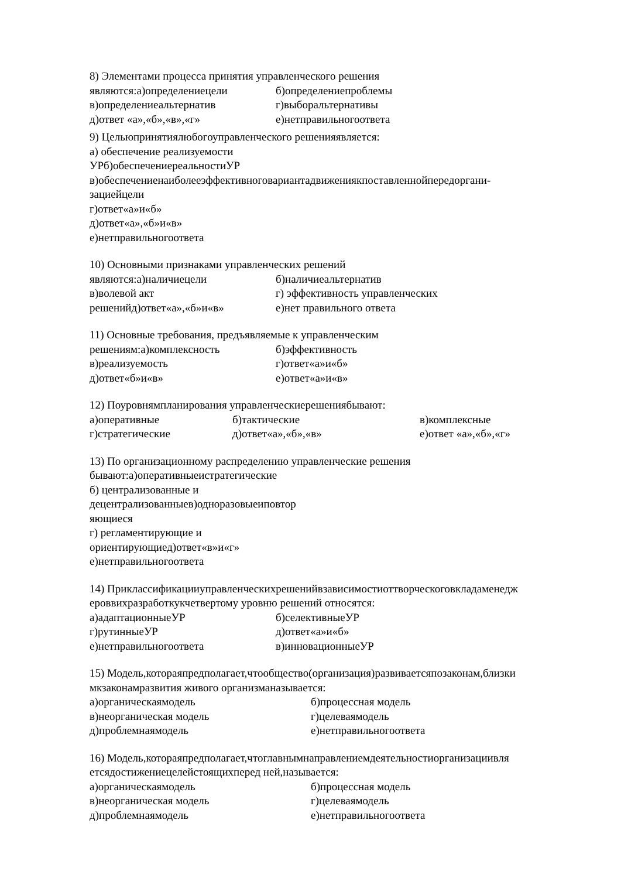8) Элементами процесса принятия управленческого решения
являются:а)определениецели б)определениепроблемы
в)определениеальтернатив г)выборальтернативы
д)ответ «а»,«б»,«в»,«г» е)нетправильногоответа
9) Цельюпринятиялюбогоуправленческого решенияявляется:
а) обеспечение реализуемости
УРб)обеспечениереальностиУР
в)обеспечениенаиболееэффективноговариантадвижениякпоставленнойпередоргани-
зациейцели
г)ответ«а»и«б»
д)ответ«а»,«б»и«в»
е)нетправильногоответа
10) Основными признаками управленческих решений
являются:а)наличиецели б)наличиеальтернатив
в)волевой акт г) эффективность управленческих
решенийд)ответ«а»,«б»и«в» е)нет правильного ответа
11) Основные требования, предъявляемые к управленческим
решениям:а)комплексность б)эффективность
в)реализуемость г)ответ«а»и«б»
д)ответ«б»и«в» е)ответ«а»и«в»
12) Поуровнямпланирования управленческиерешениябывают:
а)оперативные б)тактические в)комплексные
г)стратегические д)ответ«а»,«б»,«в» е)ответ «а»,«б»,«г»
13) По организационному распределению управленческие решения
бывают:а)оперативныеистратегические
б) централизованные и
децентрализованныев)одноразовыеиповтор
яющиеся
г) регламентирующие и
ориентирующиед)ответ«в»и«г»
е)нетправильногоответа
14) Приклассификацииуправленческихрешенийвзависимостиоттворческоговкладаменедж
ероввихразработкукчетвертому уровню решений относятся:
а)адаптационныеУР б)селективныеУР
г)рутинныеУР д)ответ«а»и«б»
е)нетправильногоответа в)инновационныеУР
15) Модель,котораяпредполагает,чтообщество(организация)развиваетсяпозаконам,близки
мкзаконамразвития живого организманазывается:
а)органическаямодель б)процессная модель
в)неорганическая модель г)целеваямодель
д)проблемнаямодель е)нетправильногоответа
16) Модель,котораяпредполагает,чтоглавнымнаправлениемдеятельностиорганизациивля
етсядостижениецелейстоящихперед ней,называется:
а)органическаямодель б)процессная модель
в)неорганическая модель г)целеваямодель
д)проблемнаямодель е)нетправильногоответа